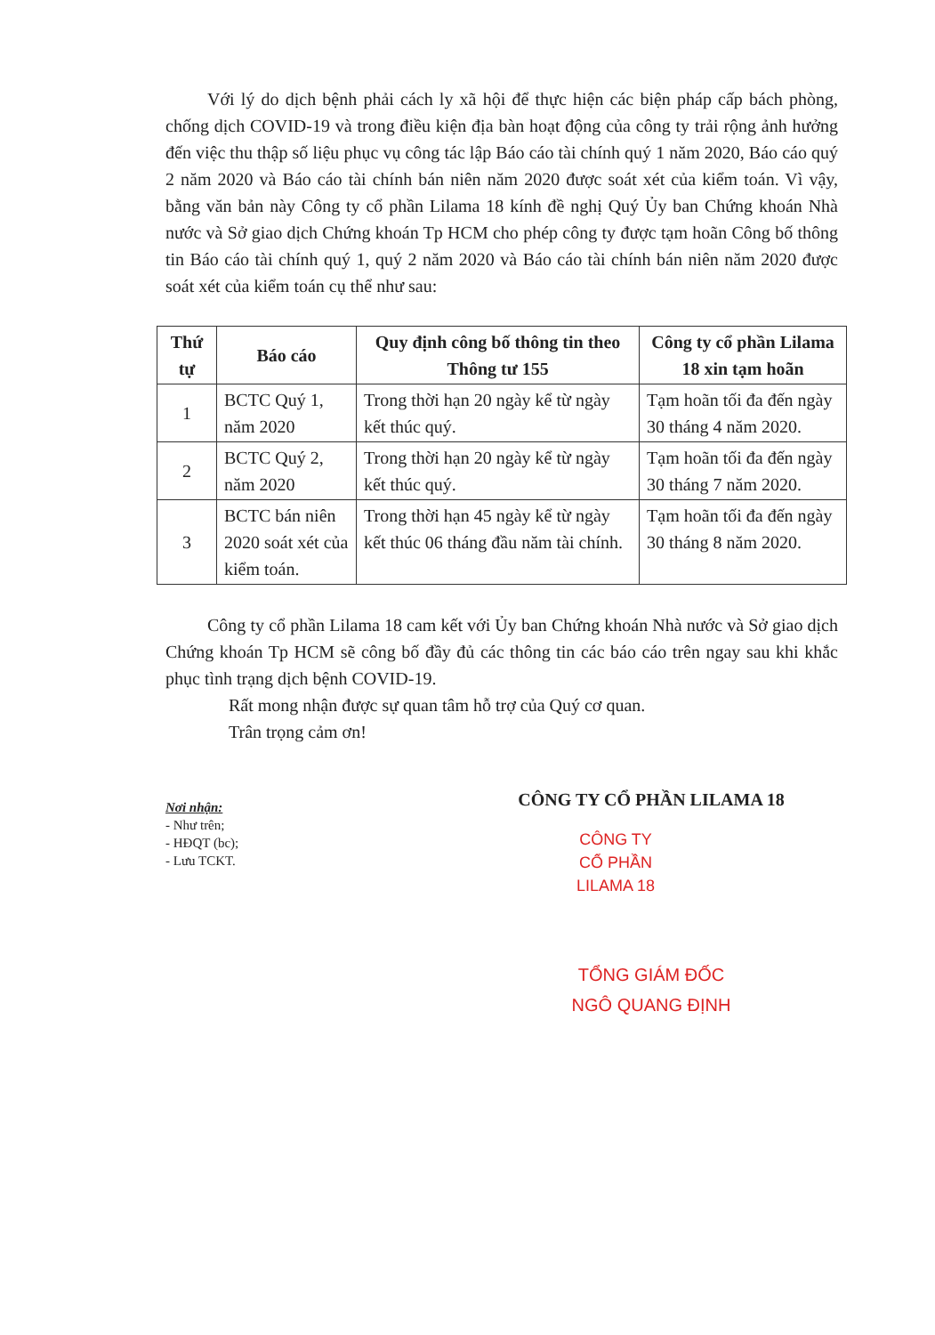Với lý do dịch bệnh phải cách ly xã hội để thực hiện các biện pháp cấp bách phòng, chống dịch COVID-19 và trong điều kiện địa bàn hoạt động của công ty trải rộng ảnh hưởng đến việc thu thập số liệu phục vụ công tác lập Báo cáo tài chính quý 1 năm 2020, Báo cáo quý 2 năm 2020 và Báo cáo tài chính bán niên năm 2020 được soát xét của kiểm toán. Vì vậy, bằng văn bản này Công ty cổ phần Lilama 18 kính đề nghị Quý Ủy ban Chứng khoán Nhà nước và Sở giao dịch Chứng khoán Tp HCM cho phép công ty được tạm hoãn Công bố thông tin Báo cáo tài chính quý 1, quý 2 năm 2020 và Báo cáo tài chính bán niên năm 2020 được soát xét của kiểm toán cụ thể như sau:
| Thứ tự | Báo cáo | Quy định công bố thông tin theo Thông tư 155 | Công ty cổ phần Lilama 18 xin tạm hoãn |
| --- | --- | --- | --- |
| 1 | BCTC Quý 1, năm 2020 | Trong thời hạn 20 ngày kể từ ngày kết thúc quý. | Tạm hoãn tối đa đến ngày 30 tháng 4 năm 2020. |
| 2 | BCTC Quý 2, năm 2020 | Trong thời hạn 20 ngày kể từ ngày kết thúc quý. | Tạm hoãn tối đa đến ngày 30 tháng 7 năm 2020. |
| 3 | BCTC bán niên 2020 soát xét của kiểm toán. | Trong thời hạn 45 ngày kể từ ngày kết thúc 06 tháng đầu năm tài chính. | Tạm hoãn tối đa đến ngày 30 tháng 8 năm 2020. |
Công ty cổ phần Lilama 18 cam kết với Ủy ban Chứng khoán Nhà nước và Sở giao dịch Chứng khoán Tp HCM sẽ công bố đầy đủ các thông tin các báo cáo trên ngay sau khi khắc phục tình trạng dịch bệnh COVID-19.
Rất mong nhận được sự quan tâm hỗ trợ của Quý cơ quan.
Trân trọng cảm ơn!
Nơi nhận:
- Như trên;
- HĐQT (bc);
- Lưu TCKT.
CÔNG TY CỔ PHẦN LILAMA 18
CÔNG TY
CỔ PHẦN
LILAMA 18
TỔNG GIÁM ĐỐC
NGÔ QUANG ĐỊNH